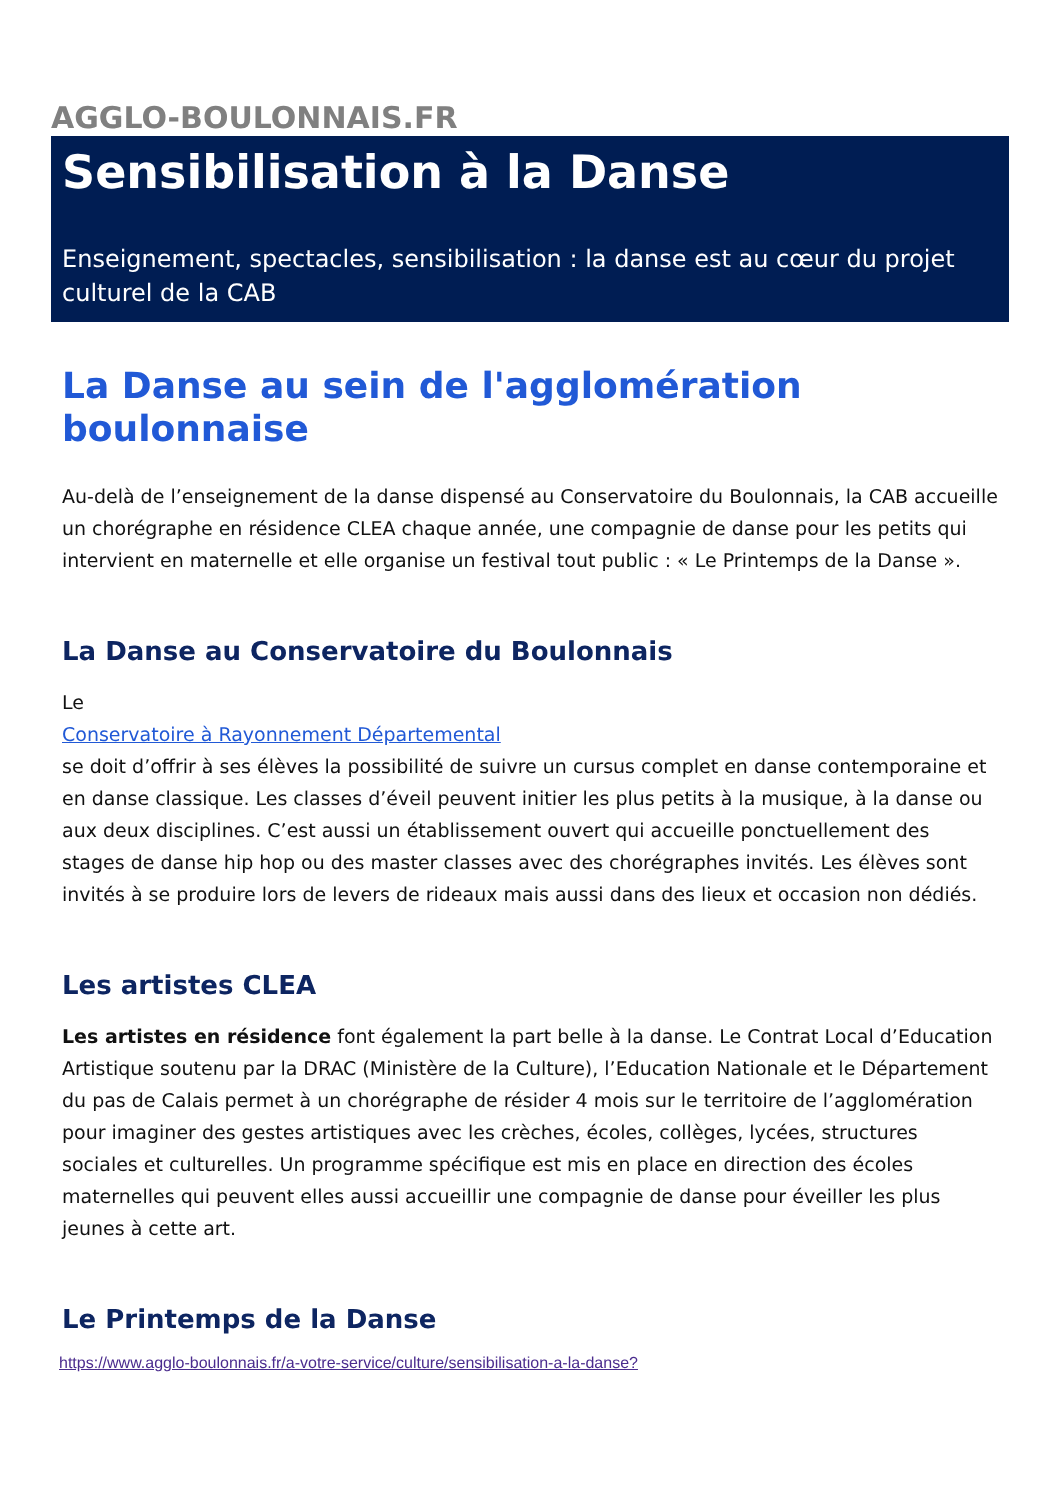AGGLO-BOULONNAIS.FR
Sensibilisation à la Danse
Enseignement, spectacles, sensibilisation : la danse est au cœur du projet culturel de la CAB
La Danse au sein de l'agglomération boulonnaise
Au-delà de l’enseignement de la danse dispensé au Conservatoire du Boulonnais, la CAB accueille un chorégraphe en résidence CLEA chaque année, une compagnie de danse pour les petits qui intervient en maternelle et elle organise un festival tout public : « Le Printemps de la Danse ».
La Danse au Conservatoire du Boulonnais
Le
Conservatoire à Rayonnement Départemental
se doit d’offrir à ses élèves la possibilité de suivre un cursus complet en danse contemporaine et en danse classique. Les classes d’éveil peuvent initier les plus petits à la musique, à la danse ou aux deux disciplines. C’est aussi un établissement ouvert qui accueille ponctuellement des stages de danse hip hop ou des master classes avec des chorégraphes invités. Les élèves sont invités à se produire lors de levers de rideaux mais aussi dans des lieux et occasion non dédiés.
Les artistes CLEA
Les artistes en résidence font également la part belle à la danse. Le Contrat Local d’Education Artistique soutenu par la DRAC (Ministère de la Culture), l’Education Nationale et le Département du pas de Calais permet à un chorégraphe de résider 4 mois sur le territoire de l’agglomération pour imaginer des gestes artistiques avec les crèches, écoles, collèges, lycées, structures sociales et culturelles. Un programme spécifique est mis en place en direction des écoles maternelles qui peuvent elles aussi accueillir une compagnie de danse pour éveiller les plus jeunes à cette art.
Le Printemps de la Danse
https://www.agglo-boulonnais.fr/a-votre-service/culture/sensibilisation-a-la-danse?